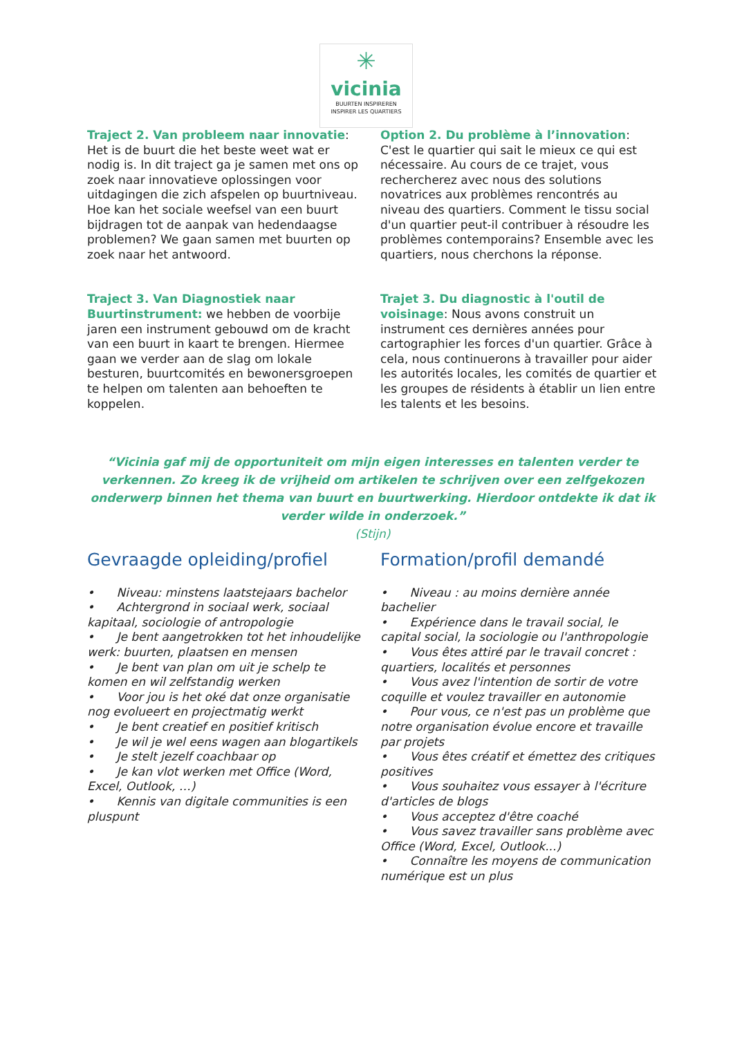✳
vicinia
BUURTEN INSPIREREN
INSPIRER LES QUARTIERS
Traject 2. Van probleem naar innovatie: Het is de buurt die het beste weet wat er nodig is. In dit traject ga je samen met ons op zoek naar innovatieve oplossingen voor uitdagingen die zich afspelen op buurtniveau. Hoe kan het sociale weefsel van een buurt bijdragen tot de aanpak van hedendaagse problemen? We gaan samen met buurten op zoek naar het antwoord.
Traject 3. Van Diagnostiek naar Buurtinstrument: we hebben de voorbije jaren een instrument gebouwd om de kracht van een buurt in kaart te brengen. Hiermee gaan we verder aan de slag om lokale besturen, buurtcomités en bewonersgroepen te helpen om talenten aan behoeften te koppelen.
Option 2. Du problème à l’innovation: C'est le quartier qui sait le mieux ce qui est nécessaire. Au cours de ce trajet, vous rechercherez avec nous des solutions novatrices aux problèmes rencontrés au niveau des quartiers. Comment le tissu social d'un quartier peut-il contribuer à résoudre les problèmes contemporains? Ensemble avec les quartiers, nous cherchons la réponse.
Trajet 3. Du diagnostic à l'outil de voisinage: Nous avons construit un instrument ces dernières années pour cartographier les forces d'un quartier. Grâce à cela, nous continuerons à travailler pour aider les autorités locales, les comités de quartier et les groupes de résidents à établir un lien entre les talents et les besoins.
“Vicinia gaf mij de opportuniteit om mijn eigen interesses en talenten verder te verkennen. Zo kreeg ik de vrijheid om artikelen te schrijven over een zelfgekozen onderwerp binnen het thema van buurt en buurtwerking. Hierdoor ontdekte ik dat ik verder wilde in onderzoek.”
(Stijn)
Gevraagde opleiding/profiel
• Niveau: minstens laatstejaars bachelor
• Achtergrond in sociaal werk, sociaal kapitaal, sociologie of antropologie
• Je bent aangetrokken tot het inhoudelijke werk: buurten, plaatsen en mensen
• Je bent van plan om uit je schelp te komen en wil zelfstandig werken
• Voor jou is het oké dat onze organisatie nog evolueert en projectmatig werkt
• Je bent creatief en positief kritisch
• Je wil je wel eens wagen aan blogartikels
• Je stelt jezelf coachbaar op
• Je kan vlot werken met Office (Word, Excel, Outlook, …)
• Kennis van digitale communities is een pluspunt
Formation/profil demandé
• Niveau : au moins dernière année bachelier
• Expérience dans le travail social, le capital social, la sociologie ou l'anthropologie
• Vous êtes attiré par le travail concret : quartiers, localités et personnes
• Vous avez l'intention de sortir de votre coquille et voulez travailler en autonomie
• Pour vous, ce n'est pas un problème que notre organisation évolue encore et travaille par projets
• Vous êtes créatif et émettez des critiques positives
• Vous souhaitez vous essayer à l'écriture d'articles de blogs
• Vous acceptez d'être coaché
• Vous savez travailler sans problème avec Office (Word, Excel, Outlook...)
• Connaître les moyens de communication numérique est un plus